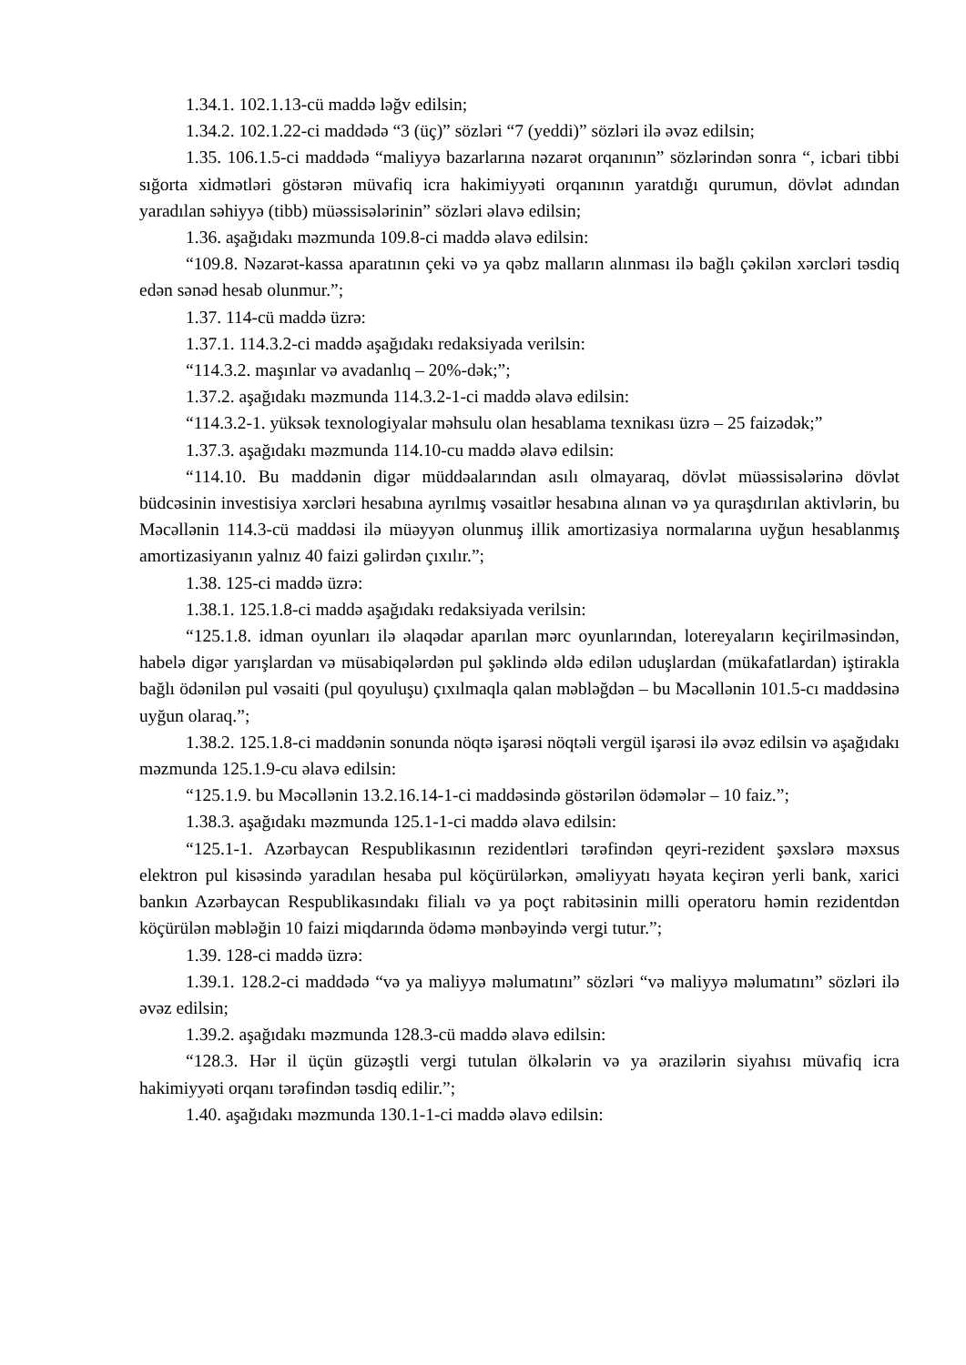1.34.1. 102.1.13-cü maddə ləğv edilsin;
1.34.2. 102.1.22-ci maddədə “3 (üç)” sözləri “7 (yeddi)” sözləri ilə əvəz edilsin;
1.35. 106.1.5-ci maddədə “maliyyə bazarlarına nəzarət orqanının” sözlərindən sonra “, icbari tibbi sığorta xidmətləri göstərən müvafiq icra hakimiyyəti orqanının yaratdığı qurumun, dövlət adından yaradılan səhiyyə (tibb) müəssisələrinin” sözləri əlavə edilsin;
1.36. aşağıdakı məzmunda 109.8-ci maddə əlavə edilsin:
“109.8. Nəzarət-kassa aparatının çeki və ya qəbz malların alınması ilə bağlı çəkilən xərcləri təsdiq edən sənəd hesab olunmur.”;
1.37. 114-cü maddə üzrə:
1.37.1. 114.3.2-ci maddə aşağıdakı redaksiyada verilsin:
“114.3.2. maşınlar və avadanlıq – 20%-dək;”;
1.37.2. aşağıdakı məzmunda 114.3.2-1-ci maddə əlavə edilsin:
“114.3.2-1. yüksək texnologiyalar məhsulu olan hesablama texnikası üzrə – 25 faizədək;”
1.37.3. aşağıdakı məzmunda 114.10-cu maddə əlavə edilsin:
“114.10. Bu maddənin digər müddəalarından asılı olmayaraq, dövlət müəssisələrinə dövlət büdcəsinin investisiya xərcləri hesabına ayrılmış vəsaitlər hesabına alınan və ya quraşdırılan aktivlərin, bu Məcəllənin 114.3-cü maddəsi ilə müəyyən olunmuş illik amortizasiya normalarına uyğun hesablanmış amortizasiyanın yalnız 40 faizi gəlirdən çıxılır.”;
1.38. 125-ci maddə üzrə:
1.38.1. 125.1.8-ci maddə aşağıdakı redaksiyada verilsin:
“125.1.8. idman oyunları ilə əlaqədar aparılan mərc oyunlarından, lotereyaların keçirilməsindən, habelə digər yarışlardan və müsabiqələrdən pul şəklində əldə edilən uduşlardan (mükafatlardan) iştirakla bağlı ödənilən pul vəsaiti (pul qoyuluşu) çıxılmaqla qalan məbləğdən – bu Məcəllənin 101.5-cı maddəsinə uyğun olaraq.”;
1.38.2. 125.1.8-ci maddənin sonunda nöqtə işarəsi nöqtəli vergül işarəsi ilə əvəz edilsin və aşağıdakı məzmunda 125.1.9-cu əlavə edilsin:
“125.1.9. bu Məcəllənin 13.2.16.14-1-ci maddəsində göstərilən ödəmələr – 10 faiz.”;
1.38.3. aşağıdakı məzmunda 125.1-1-ci maddə əlavə edilsin:
“125.1-1. Azərbaycan Respublikasının rezidentləri tərəfindən qeyri-rezident şəxslərə məxsus elektron pul kisəsində yaradılan hesaba pul köçürülərkən, əməliyyatı həyata keçirən yerli bank, xarici bankın Azərbaycan Respublikasındakı filialı və ya poçt rabitəsinin milli operatoru həmin rezidentdən köçürülən məbləğin 10 faizi miqdarında ödəmə mənbəyində vergi tutur.”;
1.39. 128-ci maddə üzrə:
1.39.1. 128.2-ci maddədə “və ya maliyyə məlumatını” sözləri “və maliyyə məlumatını” sözləri ilə əvəz edilsin;
1.39.2. aşağıdakı məzmunda 128.3-cü maddə əlavə edilsin:
“128.3. Hər il üçün güzəştli vergi tutulan ölkələrin və ya ərazilərin siyahısı müvafiq icra hakimiyyəti orqanı tərəfindən təsdiq edilir.”;
1.40. aşağıdakı məzmunda 130.1-1-ci maddə əlavə edilsin: